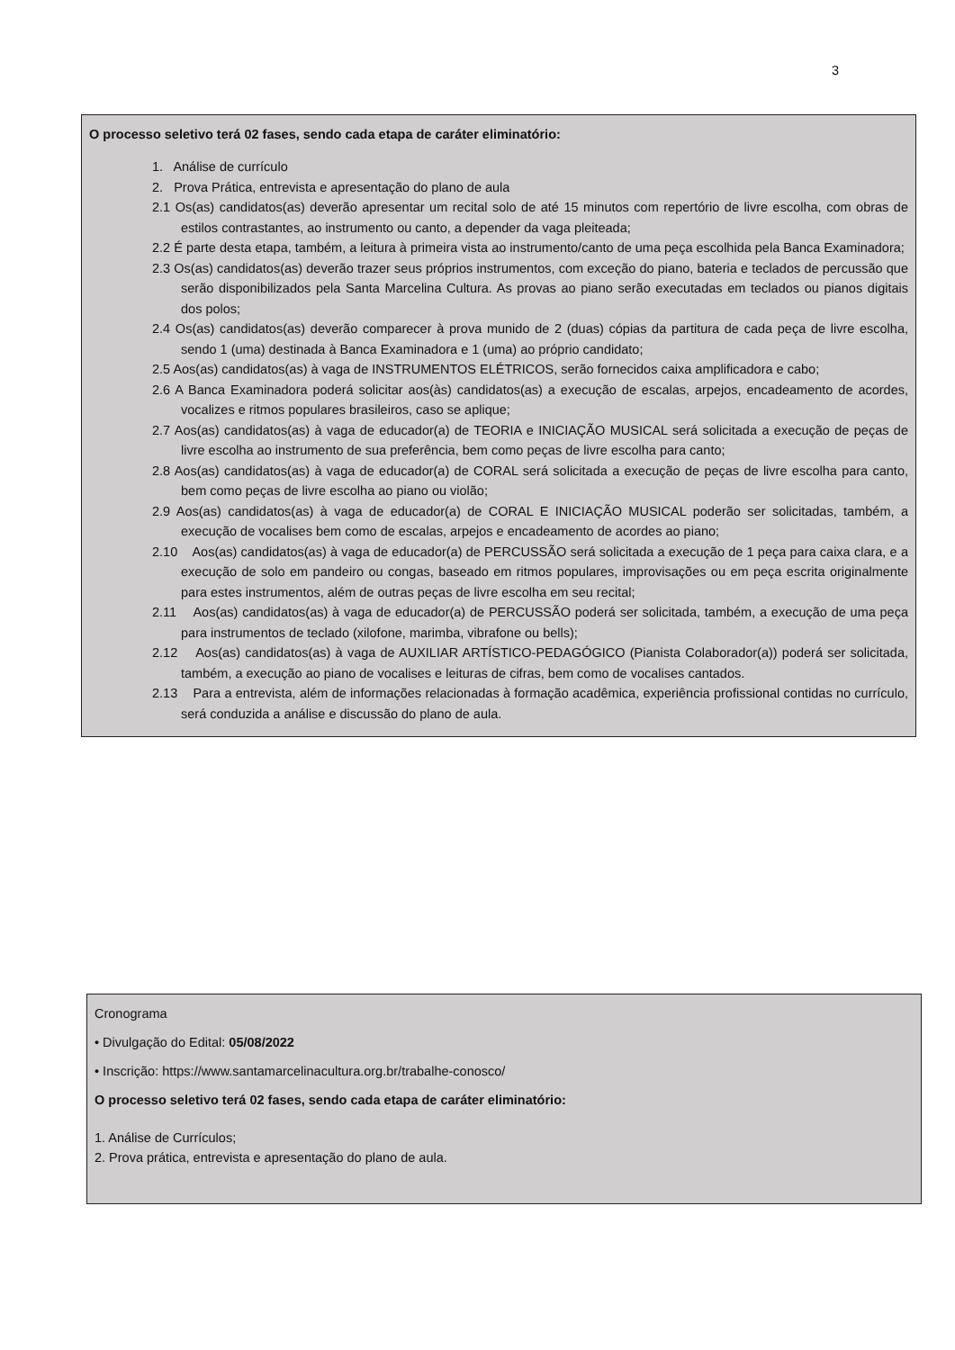3
O processo seletivo terá 02 fases, sendo cada etapa de caráter eliminatório:
1. Análise de currículo
2. Prova Prática, entrevista e apresentação do plano de aula
2.1 Os(as) candidatos(as) deverão apresentar um recital solo de até 15 minutos com repertório de livre escolha, com obras de estilos contrastantes, ao instrumento ou canto, a depender da vaga pleiteada;
2.2 É parte desta etapa, também, a leitura à primeira vista ao instrumento/canto de uma peça escolhida pela Banca Examinadora;
2.3 Os(as) candidatos(as) deverão trazer seus próprios instrumentos, com exceção do piano, bateria e teclados de percussão que serão disponibilizados pela Santa Marcelina Cultura. As provas ao piano serão executadas em teclados ou pianos digitais dos polos;
2.4 Os(as) candidatos(as) deverão comparecer à prova munido de 2 (duas) cópias da partitura de cada peça de livre escolha, sendo 1 (uma) destinada à Banca Examinadora e 1 (uma) ao próprio candidato;
2.5 Aos(as) candidatos(as) à vaga de INSTRUMENTOS ELÉTRICOS, serão fornecidos caixa amplificadora e cabo;
2.6 A Banca Examinadora poderá solicitar aos(às) candidatos(as) a execução de escalas, arpejos, encadeamento de acordes, vocalizes e ritmos populares brasileiros, caso se aplique;
2.7 Aos(as) candidatos(as) à vaga de educador(a) de TEORIA e INICIAÇÃO MUSICAL será solicitada a execução de peças de livre escolha ao instrumento de sua preferência, bem como peças de livre escolha para canto;
2.8 Aos(as) candidatos(as) à vaga de educador(a) de CORAL será solicitada a execução de peças de livre escolha para canto, bem como peças de livre escolha ao piano ou violão;
2.9 Aos(as) candidatos(as) à vaga de educador(a) de CORAL E INICIAÇÃO MUSICAL poderão ser solicitadas, também, a execução de vocalises bem como de escalas, arpejos e encadeamento de acordes ao piano;
2.10 Aos(as) candidatos(as) à vaga de educador(a) de PERCUSSÃO será solicitada a execução de 1 peça para caixa clara, e a execução de solo em pandeiro ou congas, baseado em ritmos populares, improvisações ou em peça escrita originalmente para estes instrumentos, além de outras peças de livre escolha em seu recital;
2.11 Aos(as) candidatos(as) à vaga de educador(a) de PERCUSSÃO poderá ser solicitada, também, a execução de uma peça para instrumentos de teclado (xilofone, marimba, vibrafone ou bells);
2.12 Aos(as) candidatos(as) à vaga de AUXILIAR ARTÍSTICO-PEDAGÓGICO (Pianista Colaborador(a)) poderá ser solicitada, também, a execução ao piano de vocalises e leituras de cifras, bem como de vocalises cantados.
2.13 Para a entrevista, além de informações relacionadas à formação acadêmica, experiência profissional contidas no currículo, será conduzida a análise e discussão do plano de aula.
Cronograma
• Divulgação do Edital: 05/08/2022
• Inscrição: https://www.santamarcelinacultura.org.br/trabalhe-conosco/
O processo seletivo terá 02 fases, sendo cada etapa de caráter eliminatório:
1. Análise de Currículos;
2. Prova prática, entrevista e apresentação do plano de aula.